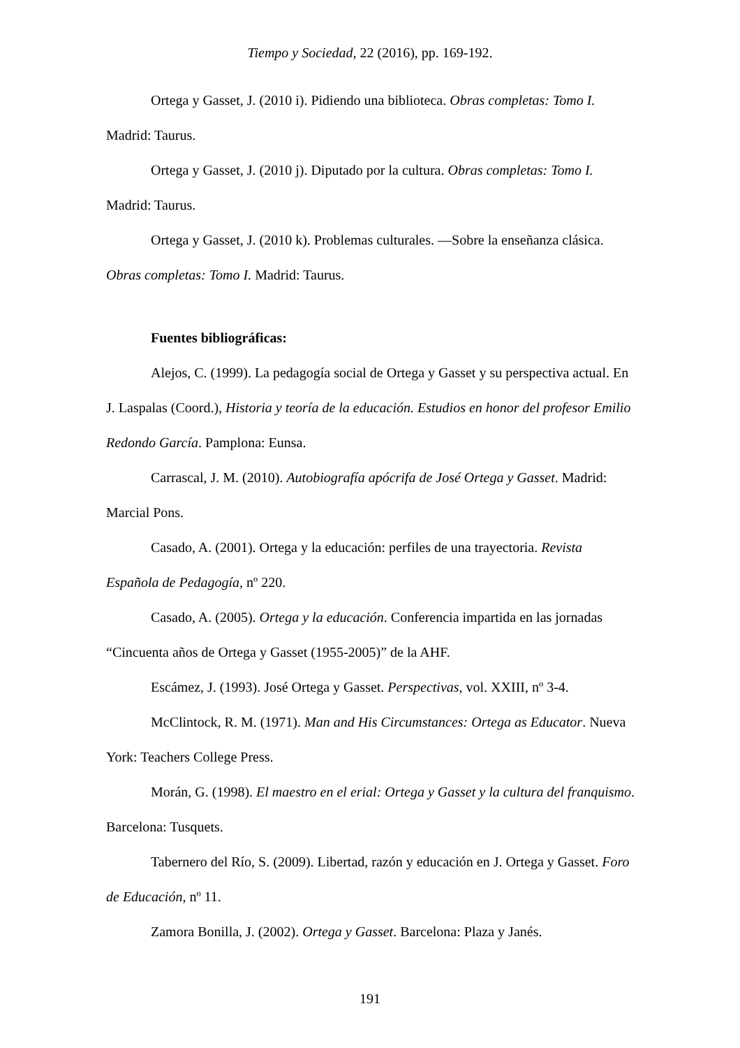Tiempo y Sociedad, 22 (2016), pp. 169-192.
Ortega y Gasset, J. (2010 i). Pidiendo una biblioteca. Obras completas: Tomo I. Madrid: Taurus.
Ortega y Gasset, J. (2010 j). Diputado por la cultura. Obras completas: Tomo I. Madrid: Taurus.
Ortega y Gasset, J. (2010 k). Problemas culturales. —Sobre la enseñanza clásica. Obras completas: Tomo I. Madrid: Taurus.
Fuentes bibliográficas:
Alejos, C. (1999). La pedagogía social de Ortega y Gasset y su perspectiva actual. En J. Laspalas (Coord.), Historia y teoría de la educación. Estudios en honor del profesor Emilio Redondo García. Pamplona: Eunsa.
Carrascal, J. M. (2010). Autobiografía apócrifa de José Ortega y Gasset. Madrid: Marcial Pons.
Casado, A. (2001). Ortega y la educación: perfiles de una trayectoria. Revista Española de Pedagogía, nº 220.
Casado, A. (2005). Ortega y la educación. Conferencia impartida en las jornadas “Cincuenta años de Ortega y Gasset (1955-2005)” de la AHF.
Escámez, J. (1993). José Ortega y Gasset. Perspectivas, vol. XXIII, nº 3-4.
McClintock, R. M. (1971). Man and His Circumstances: Ortega as Educator. Nueva York: Teachers College Press.
Morán, G. (1998). El maestro en el erial: Ortega y Gasset y la cultura del franquismo. Barcelona: Tusquets.
Tabernero del Río, S. (2009). Libertad, razón y educación en J. Ortega y Gasset. Foro de Educación, nº 11.
Zamora Bonilla, J. (2002). Ortega y Gasset. Barcelona: Plaza y Janés.
191